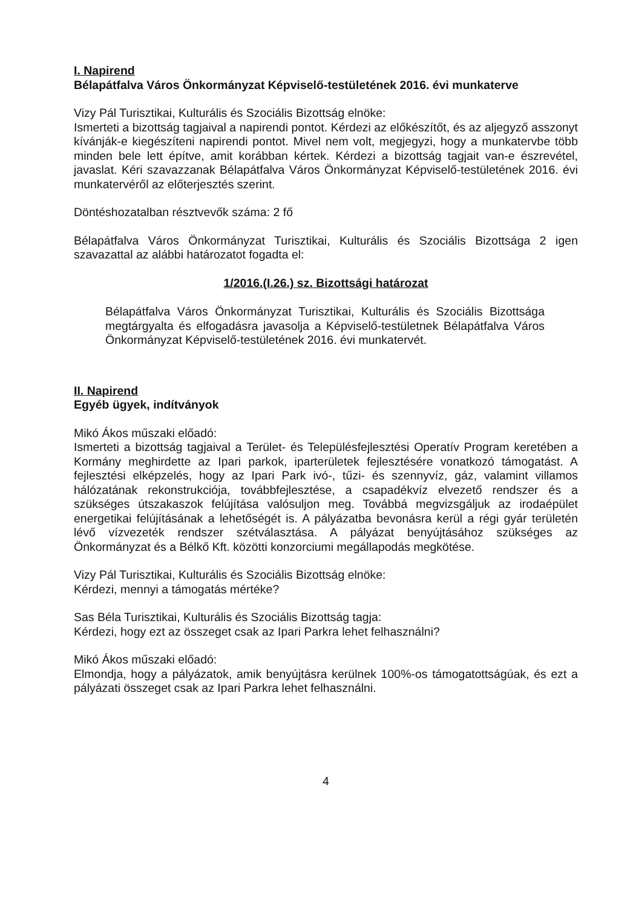I. Napirend
Bélapátfalva Város Önkormányzat Képviselő-testületének 2016. évi munkaterve
Vizy Pál Turisztikai, Kulturális és Szociális Bizottság elnöke:
Ismerteti a bizottság tagjaival a napirendi pontot. Kérdezi az előkészítőt, és az aljegyző asszonyt kívánják-e kiegészíteni napirendi pontot. Mivel nem volt, megjegyzi, hogy a munkatervbe több minden bele lett építve, amit korábban kértek. Kérdezi a bizottság tagjait van-e észrevétel, javaslat. Kéri szavazzanak Bélapátfalva Város Önkormányzat Képviselő-testületének 2016. évi munkatervéről az előterjesztés szerint.
Döntéshozatalban résztvevők száma: 2 fő
Bélapátfalva Város Önkormányzat Turisztikai, Kulturális és Szociális Bizottsága 2 igen szavazattal az alábbi határozatot fogadta el:
1/2016.(I.26.) sz. Bizottsági határozat
Bélapátfalva Város Önkormányzat Turisztikai, Kulturális és Szociális Bizottsága megtárgyalta és elfogadásra javasolja a Képviselő-testületnek Bélapátfalva Város Önkormányzat Képviselő-testületének 2016. évi munkatervét.
II. Napirend
Egyéb ügyek, indítványok
Mikó Ákos műszaki előadó:
Ismerteti a bizottság tagjaival a Terület- és Településfejlesztési Operatív Program keretében a Kormány meghirdette az Ipari parkok, iparterületek fejlesztésére vonatkozó támogatást. A fejlesztési elképzelés, hogy az Ipari Park ivó-, tűzi- és szennyvíz, gáz, valamint villamos hálózatának rekonstrukciója, továbbfejlesztése, a csapadékvíz elvezető rendszer és a szükséges útszakaszok felújítása valósuljon meg. Továbbá megvizsgáljuk az irodaépület energetikai felújításának a lehetőségét is. A pályázatba bevonásra kerül a régi gyár területén lévő vízvezeték rendszer szétválasztása. A pályázat benyújtásához szükséges az Önkormányzat és a Bélkő Kft. közötti konzorciumi megállapodás megkötése.
Vizy Pál Turisztikai, Kulturális és Szociális Bizottság elnöke:
Kérdezi, mennyi a támogatás mértéke?
Sas Béla Turisztikai, Kulturális és Szociális Bizottság tagja:
Kérdezi, hogy ezt az összeget csak az Ipari Parkra lehet felhasználni?
Mikó Ákos műszaki előadó:
Elmondja, hogy a pályázatok, amik benyújtásra kerülnek 100%-os támogatottságúak, és ezt a pályázati összeget csak az Ipari Parkra lehet felhasználni.
4